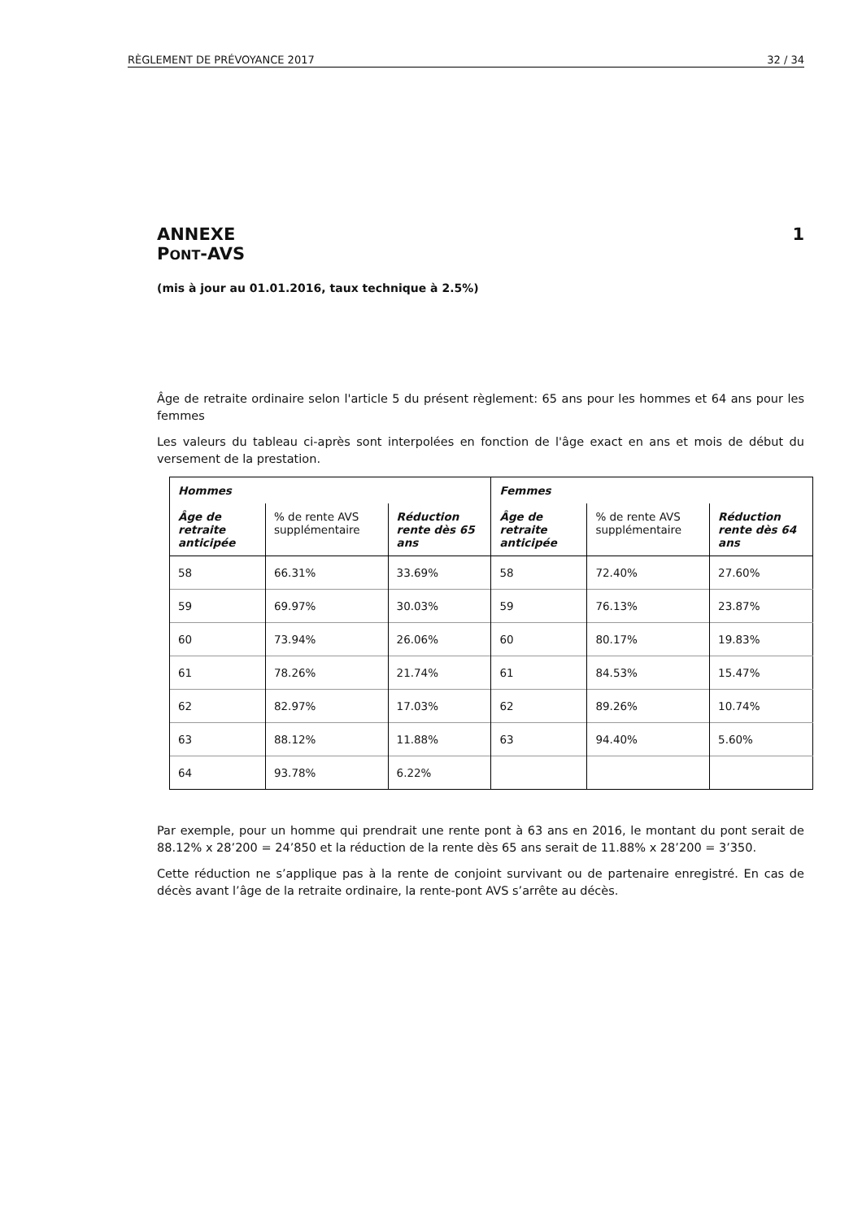RÈGLEMENT DE PRÉVOYANCE 2017 32 / 34
ANNEXE
PONT-AVS
1
(mis à jour au 01.01.2016, taux technique à 2.5%)
Âge de retraite ordinaire selon l'article 5 du présent règlement: 65 ans pour les hommes et 64 ans pour les femmes
Les valeurs du tableau ci-après sont interpolées en fonction de l'âge exact en ans et mois de début du versement de la prestation.
| Hommes | | | Femmes | | |
| --- | --- | --- | --- | --- | --- |
| Âge de retraite anticipée | % de rente AVS supplémentaire | Réduction rente dès 65 ans | Âge de retraite anticipée | % de rente AVS supplémentaire | Réduction rente dès 64 ans |
| 58 | 66.31% | 33.69% | 58 | 72.40% | 27.60% |
| 59 | 69.97% | 30.03% | 59 | 76.13% | 23.87% |
| 60 | 73.94% | 26.06% | 60 | 80.17% | 19.83% |
| 61 | 78.26% | 21.74% | 61 | 84.53% | 15.47% |
| 62 | 82.97% | 17.03% | 62 | 89.26% | 10.74% |
| 63 | 88.12% | 11.88% | 63 | 94.40% | 5.60% |
| 64 | 93.78% | 6.22% | | | |
Par exemple, pour un homme qui prendrait une rente pont à 63 ans en 2016, le montant du pont serait de 88.12% x 28’200 = 24’850 et la réduction de la rente dès 65 ans serait de 11.88% x 28’200 = 3’350.
Cette réduction ne s’applique pas à la rente de conjoint survivant ou de partenaire enregistré. En cas de décès avant l’âge de la retraite ordinaire, la rente-pont AVS s’arrête au décès.